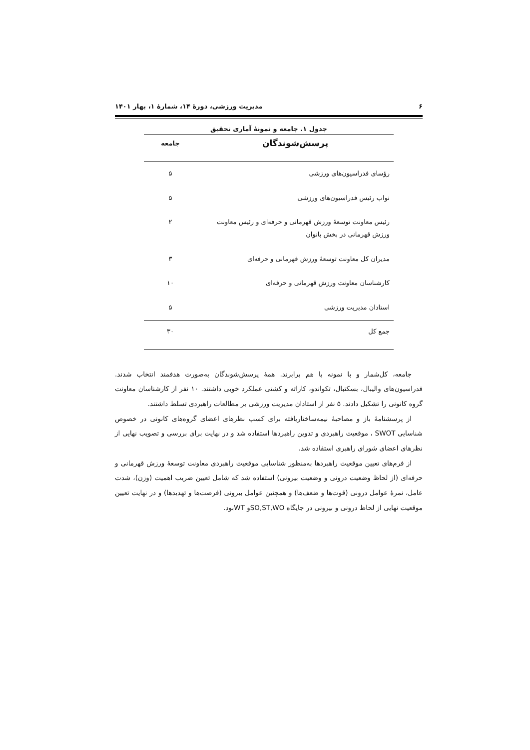۶ مدیریت ورزشی، دورۀ ۱۴، شمارۀ ۱، بهار ۱۴۰۱
جدول ۱. جامعه و نمونۀ آماری تحقیق
| پرسش‌شوندگان | جامعه |
| --- | --- |
| رؤسای فدراسیون‌های ورزشی | ۵ |
| نواب رئیس فدراسیون‌های ورزشی | ۵ |
| رئیس معاونت توسعۀ ورزش قهرمانی و حرفه‌ای و رئیس معاونت ورزش قهرمانی در بخش بانوان | ۲ |
| مدیران کل معاونت توسعۀ ورزش قهرمانی و حرفه‌ای | ۳ |
| کارشناسان معاونت ورزش قهرمانی و حرفه‌ای | ۱۰ |
| استادان مدیریت ورزشی | ۵ |
| جمع کل | ۳۰ |
جامعه، کل‌شمار و با نمونه با هم برابرند. همۀ پرسش‌شوندگان به‌صورت هدفمند انتخاب شدند. فدراسیون‌های والیبال، بسکتبال، تکواندو، کاراته و کشتی عملکرد خوبی داشتند. ۱۰ نفر از کارشناسان معاونت گروه کانونی را تشکیل دادند. ۵ نفر از استادان مدیریت ورزشی بر مطالعات راهبردی تسلط داشتند.
از پرسشنامۀ باز و مصاحبۀ نیمه‌ساختاریافته برای کسب نظرهای اعضای گروه‌های کانونی در خصوص شناسایی SWOT ، موقعیت راهبردی و تدوین راهبردها استفاده شد و در نهایت برای بررسی و تصویب نهایی از نظرهای اعضای شورای راهبری استفاده شد.
از فرم‌های تعیین موقعیت راهبردها به‌منظور شناسایی موقعیت راهبردی معاونت توسعۀ ورزش قهرمانی و حرفه‌ای (از لحاظ وضعیت درونی و وضعیت بیرونی) استفاده شد که شامل تعیین ضریب اهمیت (وزن)، شدت عامل، نمرۀ عوامل درونی (قوت‌ها و ضعف‌ها) و همچنین عوامل بیرونی (فرصت‌ها و تهدیدها) و در نهایت تعیین موقعیت نهایی از لحاظ درونی و بیرونی در جایگاه SO,ST,WOو WTبود.